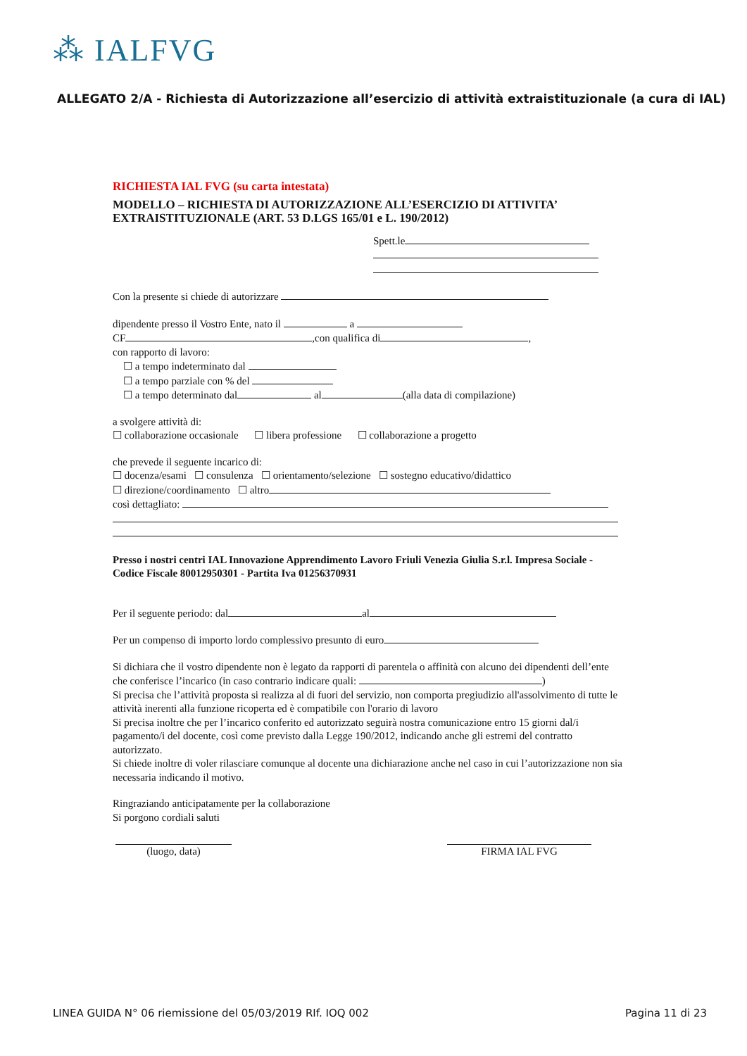⁂ IALFVG
ALLEGATO 2/A - Richiesta di Autorizzazione all’esercizio di attività extraistituzionale (a cura di IAL)
RICHIESTA IAL FVG (su carta intestata)
MODELLO – RICHIESTA DI AUTORIZZAZIONE ALL’ESERCIZIO DI ATTIVITA’ EXTRAISTITUZIONALE (ART. 53 D.LGS 165/01 e L. 190/2012)
Spett.le
Con la presente si chiede di autorizzare
dipendente presso il Vostro Ente, nato il a
CF ,con qualifica di ,
con rapporto di lavoro:
☐ a tempo indeterminato dal
☐ a tempo parziale con % del
☐ a tempo determinato dal al (alla data di compilazione)
a svolgere attività di:
☐ collaborazione occasionale ☐ libera professione ☐ collaborazione a progetto
che prevede il seguente incarico di:
☐ docenza/esami ☐ consulenza ☐ orientamento/selezione ☐ sostegno educativo/didattico
☐ direzione/coordinamento ☐ altro
così dettagliato:
Presso i nostri centri IAL Innovazione Apprendimento Lavoro Friuli Venezia Giulia S.r.l. Impresa Sociale - Codice Fiscale 80012950301 - Partita Iva 01256370931
Per il seguente periodo: dal al
Per un compenso di importo lordo complessivo presunto di euro
Si dichiara che il vostro dipendente non è legato da rapporti di parentela o affinità con alcuno dei dipendenti dell’ente che conferisce l’incarico (in caso contrario indicare quali: )
Si precisa che l’attività proposta si realizza al di fuori del servizio, non comporta pregiudizio all'assolvimento di tutte le attività inerenti alla funzione ricoperta ed è compatibile con l'orario di lavoro
Si precisa inoltre che per l’incarico conferito ed autorizzato seguirà nostra comunicazione entro 15 giorni dal/i pagamento/i del docente, così come previsto dalla Legge 190/2012, indicando anche gli estremi del contratto autorizzato.
Si chiede inoltre di voler rilasciare comunque al docente una dichiarazione anche nel caso in cui l’autorizzazione non sia necessaria indicando il motivo.
Ringraziando anticipatamente per la collaborazione
Si porgono cordiali saluti
(luogo, data) FIRMA IAL FVG
LINEA GUIDA N° 06 riemissione del 05/03/2019 RIf. IOQ 002 Pagina 11 di 23